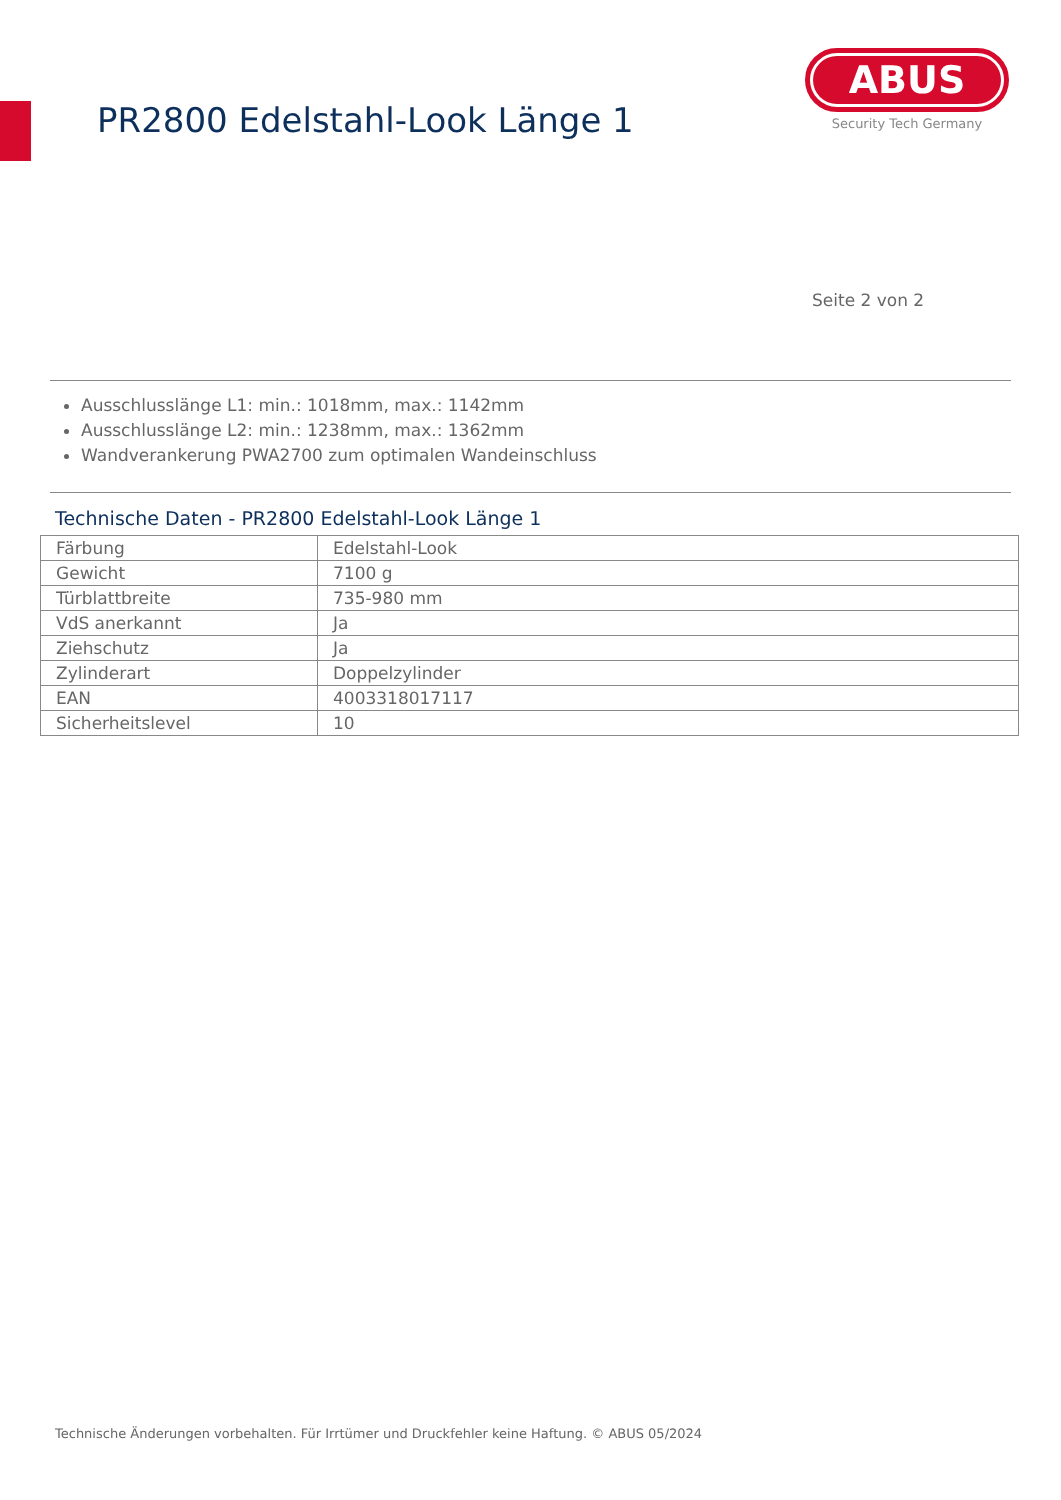PR2800 Edelstahl-Look Länge 1
ABUS
Security Tech Germany
Seite 2 von 2
Ausschlusslänge L1: min.: 1018mm, max.: 1142mm
Ausschlusslänge L2: min.: 1238mm, max.: 1362mm
Wandverankerung PWA2700 zum optimalen Wandeinschluss
Technische Daten - PR2800 Edelstahl-Look Länge 1
| Färbung | Edelstahl-Look |
| Gewicht | 7100 g |
| Türblattbreite | 735-980 mm |
| VdS anerkannt | Ja |
| Ziehschutz | Ja |
| Zylinderart | Doppelzylinder |
| EAN | 4003318017117 |
| Sicherheitslevel | 10 |
Technische Änderungen vorbehalten. Für Irrtümer und Druckfehler keine Haftung. © ABUS 05/2024